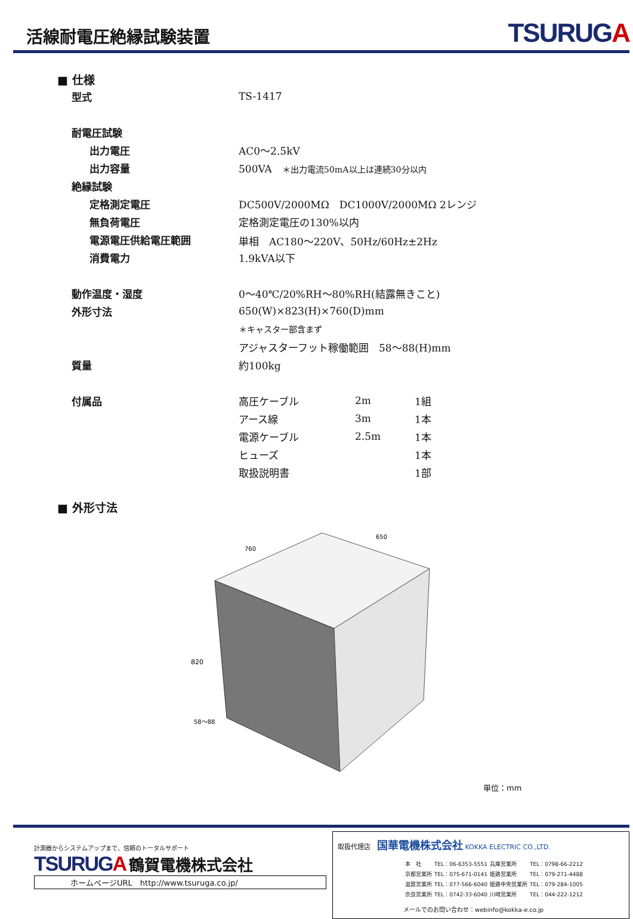活線耐電圧絶縁試験装置
TSURUGA
■ 仕様
| 型式 | TS-1417 |
| 耐電圧試験 | |
| 出力電圧 | AC0〜2.5kV |
| 出力容量 | 500VA ＊出力電流50mA以上は連続30分以内 |
| 絶縁試験 | |
| 定格測定電圧 | DC500V/2000MΩ DC1000V/2000MΩ 2レンジ |
| 無負荷電圧 | 定格測定電圧の130%以内 |
| 電源電圧供給電圧範囲 | 単相 AC180〜220V、50Hz/60Hz±2Hz |
| 消費電力 | 1.9kVA以下 |
| 動作温度・湿度 | 0〜40℃/20%RH〜80%RH(結露無きこと) |
| 外形寸法 | 650(W)×823(H)×760(D)mm |
| | ＊キャスター部含まず |
| | アジャスターフット稼働範囲 58〜88(H)mm |
| 質量 | 約100kg |
| 付属品 | / 高圧ケーブル / 2m / 1組 / |
| | / アース線 / 3m / 1本 / |
| | / 電源ケーブル / 2.5m / 1本 / |
| | / ヒューズ / / 1本 / |
| | / 取扱説明書 / / 1部 / |
■ 外形寸法
760
650
820
58〜88
単位：mm
計測器からシステムアップまで、信頼のトータルサポート
TSURUGA 鶴賀電機株式会社
ホームページURL　http://www.tsuruga.co.jp/
取扱代理店　国華電機株式会社 KOKKA ELECTRIC CO.,LTD.
| 本 社 | TEL：06-6353-5551 | 兵庫営業所 | TEL：0798-66-2212 |
| 京都営業所 | TEL：075-671-0141 | 姫路営業所 | TEL：079-271-4488 |
| 滋賀営業所 | TEL：077-566-6040 | 姫路中央営業所 | TEL：079-284-1005 |
| 奈良営業所 | TEL：0742-33-6040 | 川崎営業所 | TEL：044-222-1212 |
メールでのお問い合わせ：webinfo@kokka-e.co.jp